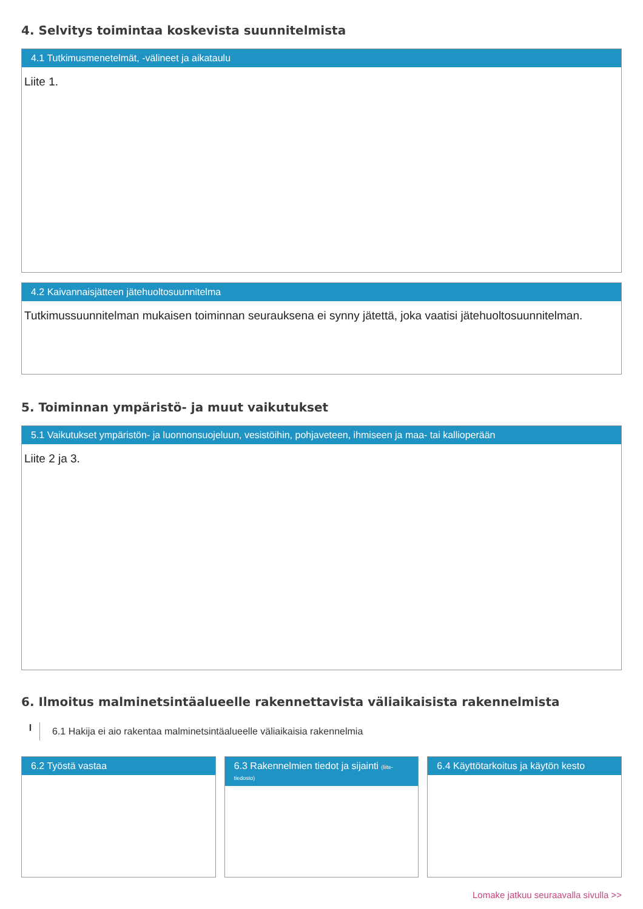4. Selvitys toimintaa koskevista suunnitelmista
4.1 Tutkimusmenetelmät, -välineet ja aikataulu
Liite 1.
4.2 Kaivannaisjätteen jätehuoltosuunnitelma
Tutkimussuunnitelman mukaisen toiminnan seurauksena ei synny jätettä, joka vaatisi jätehuoltosuunnitelman.
5. Toiminnan ympäristö- ja muut vaikutukset
5.1 Vaikutukset ympäristön- ja luonnonsuojeluun, vesistöihin, pohjaveteen, ihmiseen ja maa- tai kallioperään
Liite 2 ja 3.
6. Ilmoitus malminetsintäalueelle rakennettavista väliaikaisista rakennelmista
I 6.1 Hakija ei aio rakentaa malminetsintäalueelle väliaikaisia rakennelmia
6.2 Työstä vastaa 6.3 Rakennelmien tiedot ja sijainti (liite-tiedosto)
6.4 Käyttötarkoitus ja käytön kesto
Lomake jatkuu seuraavalla sivulla >>